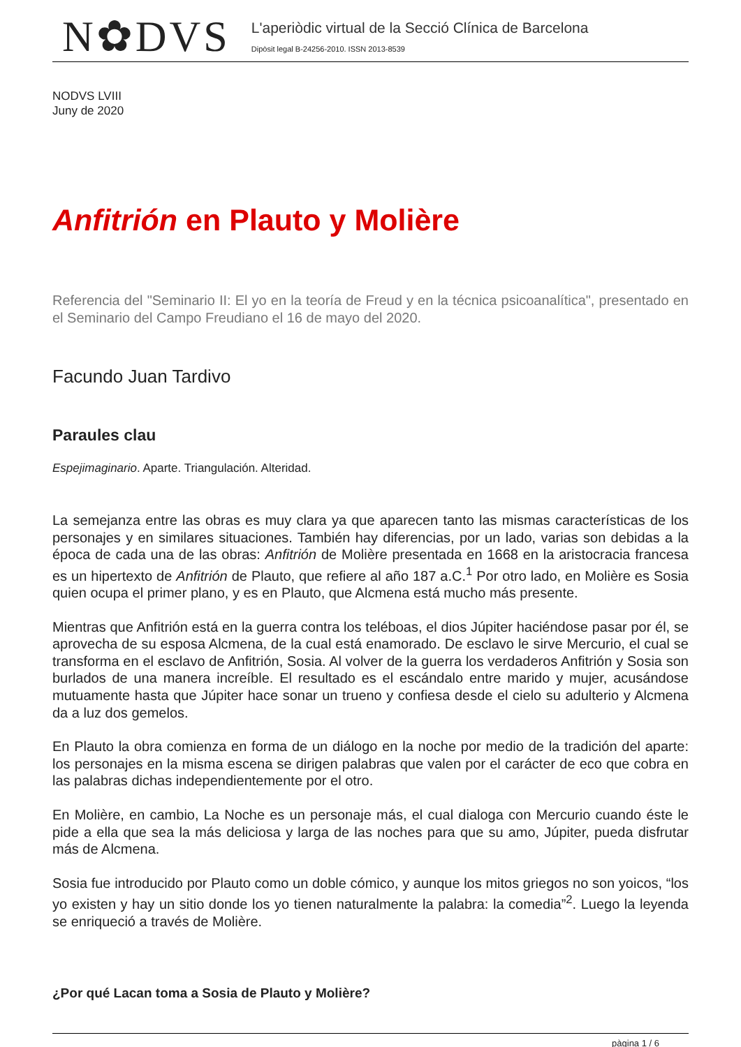N✿DVS
L'aperiòdic virtual de la Secció Clínica de Barcelona
Dipòsit legal B-24256-2010. ISSN 2013-8539
NODVS LVIII
Juny de 2020
Anfitrión en Plauto y Molière
Referencia del "Seminario II: El yo en la teoría de Freud y en la técnica psicoanalítica", presentado en el Seminario del Campo Freudiano el 16 de mayo del 2020.
Facundo Juan Tardivo
Paraules clau
Espejimaginario. Aparte. Triangulación. Alteridad.
La semejanza entre las obras es muy clara ya que aparecen tanto las mismas características de los personajes y en similares situaciones. También hay diferencias, por un lado, varias son debidas a la época de cada una de las obras: Anfitrión de Molière presentada en 1668 en la aristocracia francesa es un hipertexto de Anfitrión de Plauto, que refiere al año 187 a.C.<sup>1</sup> Por otro lado, en Molière es Sosia quien ocupa el primer plano, y es en Plauto, que Alcmena está mucho más presente.
Mientras que Anfitrión está en la guerra contra los teléboas, el dios Júpiter haciéndose pasar por él, se aprovecha de su esposa Alcmena, de la cual está enamorado. De esclavo le sirve Mercurio, el cual se transforma en el esclavo de Anfitrión, Sosia. Al volver de la guerra los verdaderos Anfitrión y Sosia son burlados de una manera increíble. El resultado es el escándalo entre marido y mujer, acusándose mutuamente hasta que Júpiter hace sonar un trueno y confiesa desde el cielo su adulterio y Alcmena da a luz dos gemelos.
En Plauto la obra comienza en forma de un diálogo en la noche por medio de la tradición del aparte: los personajes en la misma escena se dirigen palabras que valen por el carácter de eco que cobra en las palabras dichas independientemente por el otro.
En Molière, en cambio, La Noche es un personaje más, el cual dialoga con Mercurio cuando éste le pide a ella que sea la más deliciosa y larga de las noches para que su amo, Júpiter, pueda disfrutar más de Alcmena.
Sosia fue introducido por Plauto como un doble cómico, y aunque los mitos griegos no son yoicos, “los yo existen y hay un sitio donde los yo tienen naturalmente la palabra: la comedia”<sup>2</sup>. Luego la leyenda se enriqueció a través de Molière.
¿Por qué Lacan toma a Sosia de Plauto y Molière?
pàgina 1 / 6